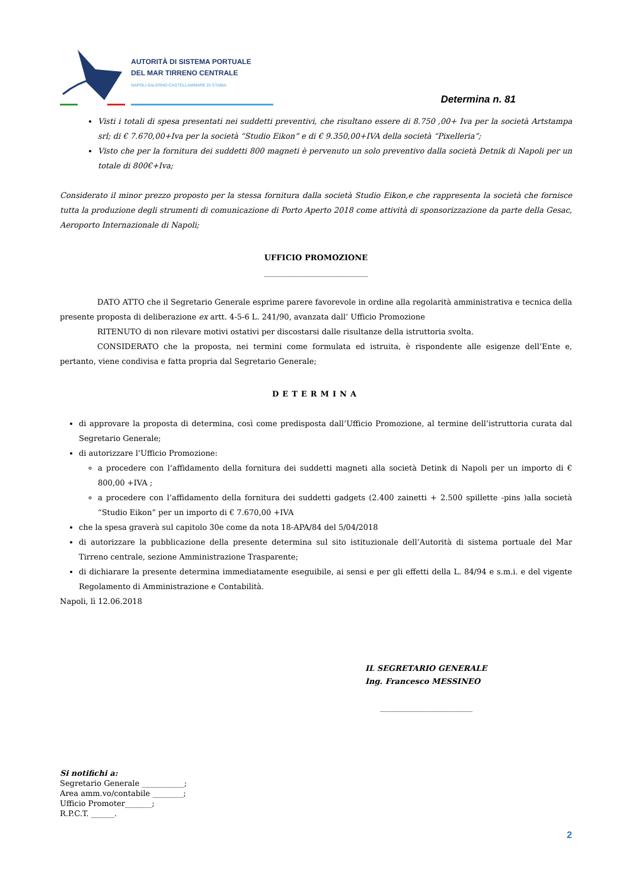AUTORITÀ DI SISTEMA PORTUALE
DEL MAR TIRRENO CENTRALE
NAPOLI-SALERNO-CASTELLAMMARE DI STABIA
Determina n. 81
Visti i totali di spesa presentati nei suddetti preventivi, che risultano essere di 8.750 ,00+ Iva per la società Artstampa srl; di € 7.670,00+Iva per la società “Studio Eikon” e di € 9.350,00+IVA della società “Pixelleria”;
Visto che per la fornitura dei suddetti 800 magneti è pervenuto un solo preventivo dalla società Detnik di Napoli per un totale di 800€+Iva;
Considerato il minor prezzo proposto per la stessa fornitura dalla società Studio Eikon,e che rappresenta la società che fornisce tutta la produzione degli strumenti di comunicazione di Porto Aperto 2018 come attività di sponsorizzazione da parte della Gesac, Aeroporto Internazionale di Napoli;
UFFICIO PROMOZIONE
___________________________
DATO ATTO che il Segretario Generale esprime parere favorevole in ordine alla regolarità amministrativa e tecnica della presente proposta di deliberazione ex artt. 4-5-6 L. 241/90, avanzata dall’ Ufficio Promozione
RITENUTO di non rilevare motivi ostativi per discostarsi dalle risultanze della istruttoria svolta.
CONSIDERATO che la proposta, nei termini come formulata ed istruita, è rispondente alle esigenze dell’Ente e, pertanto, viene condivisa e fatta propria dal Segretario Generale;
DETERMINA
di approvare la proposta di determina, così come predisposta dall’Ufficio Promozione, al termine dell’istruttoria curata dal Segretario Generale;
di autorizzare l’Ufficio Promozione:
a procedere con l’affidamento della fornitura dei suddetti magneti alla società Detink di Napoli per un importo di € 800,00 +IVA ;
a procedere con l’affidamento della fornitura dei suddetti gadgets (2.400 zainetti + 2.500 spillette -pins )alla società “Studio Eikon” per un importo di € 7.670,00 +IVA
che la spesa graverà sul capitolo 30e come da nota 18-APA/84 del 5/04/2018
di autorizzare la pubblicazione della presente determina sul sito istituzionale dell’Autorità di sistema portuale del Mar Tirreno centrale, sezione Amministrazione Trasparente;
di dichiarare la presente determina immediatamente eseguibile, ai sensi e per gli effetti della L. 84/94 e s.m.i. e del vigente Regolamento di Amministrazione e Contabilità.
Napoli, lì 12.06.2018
IL SEGRETARIO GENERALE
Ing. Francesco MESSINEO
________________________
Si notifichi a:
Segretario Generale ___________;
Area amm.vo/contabile ________;
Ufficio Promoter_______;
R.P.C.T. ______.
2